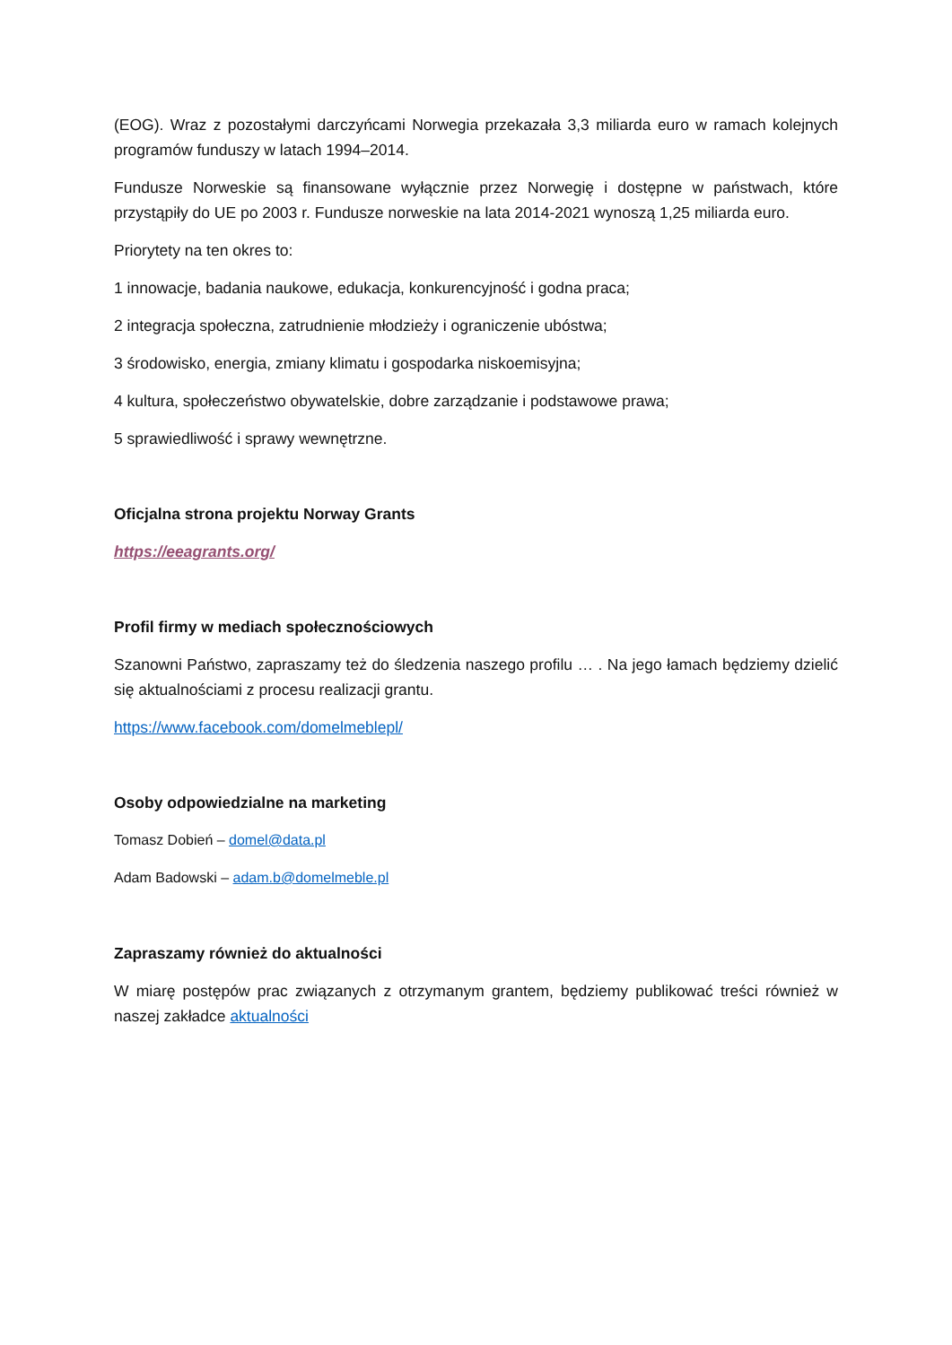(EOG). Wraz z pozostałymi darczyńcami Norwegia przekazała 3,3 miliarda euro w ramach kolejnych programów funduszy w latach 1994–2014.
Fundusze Norweskie są finansowane wyłącznie przez Norwegię i dostępne w państwach, które przystąpiły do UE po 2003 r. Fundusze norweskie na lata 2014-2021 wynoszą 1,25 miliarda euro.
Priorytety na ten okres to:
1 innowacje, badania naukowe, edukacja, konkurencyjność i godna praca;
2 integracja społeczna, zatrudnienie młodzieży i ograniczenie ubóstwa;
3 środowisko, energia, zmiany klimatu i gospodarka niskoemisyjna;
4 kultura, społeczeństwo obywatelskie, dobre zarządzanie i podstawowe prawa;
5 sprawiedliwość i sprawy wewnętrzne.
Oficjalna strona projektu Norway Grants
https://eeagrants.org/
Profil firmy w mediach społecznościowych
Szanowni Państwo, zapraszamy też do śledzenia naszego profilu … . Na jego łamach będziemy dzielić się aktualnościami z procesu realizacji grantu.
https://www.facebook.com/domelmeblepl/
Osoby odpowiedzialne na marketing
Tomasz Dobień – domel@data.pl
Adam Badowski – adam.b@domelmeble.pl
Zapraszamy również do aktualności
W miarę postępów prac związanych z otrzymanym grantem, będziemy publikować treści również w naszej zakładce aktualności